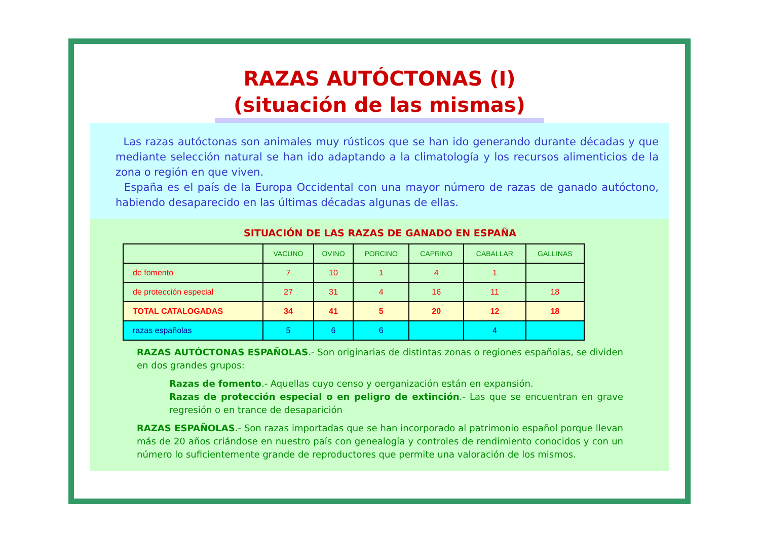RAZAS AUTÓCTONAS (I)
(situación de las mismas)
Las razas autóctonas son animales muy rústicos que se han ido generando durante décadas y que mediante selección natural se han ido adaptando a la climatología y los recursos alimenticios de la zona o región en que viven.
España es el país de la Europa Occidental con una mayor número de razas de ganado autóctono, habiendo desaparecido en las últimas décadas algunas de ellas.
SITUACIÓN DE LAS RAZAS DE GANADO EN ESPAÑA
| | VACUNO | OVINO | PORCINO | CAPRINO | CABALLAR | GALLINAS |
| --- | --- | --- | --- | --- | --- | --- |
| de fomento | 7 | 10 | 1 | 4 | 1 | |
| de protección especial | 27 | 31 | 4 | 16 | 11 | 18 |
| TOTAL CATALOGADAS | 34 | 41 | 5 | 20 | 12 | 18 |
| razas españolas | 5 | 6 | 6 | | 4 | |
RAZAS AUTÓCTONAS ESPAÑOLAS.- Son originarias de distintas zonas o regiones españolas, se dividen en dos grandes grupos:
Razas de fomento.- Aquellas cuyo censo y oerganización están en expansión.
Razas de protección especial o en peligro de extinción.- Las que se encuentran en grave regresión o en trance de desaparición
RAZAS ESPAÑOLAS.- Son razas importadas que se han incorporado al patrimonio español porque llevan más de 20 años criándose en nuestro país con genealogía y controles de rendimiento conocidos y con un número lo suficientemente grande de reproductores que permite una valoración de los mismos.